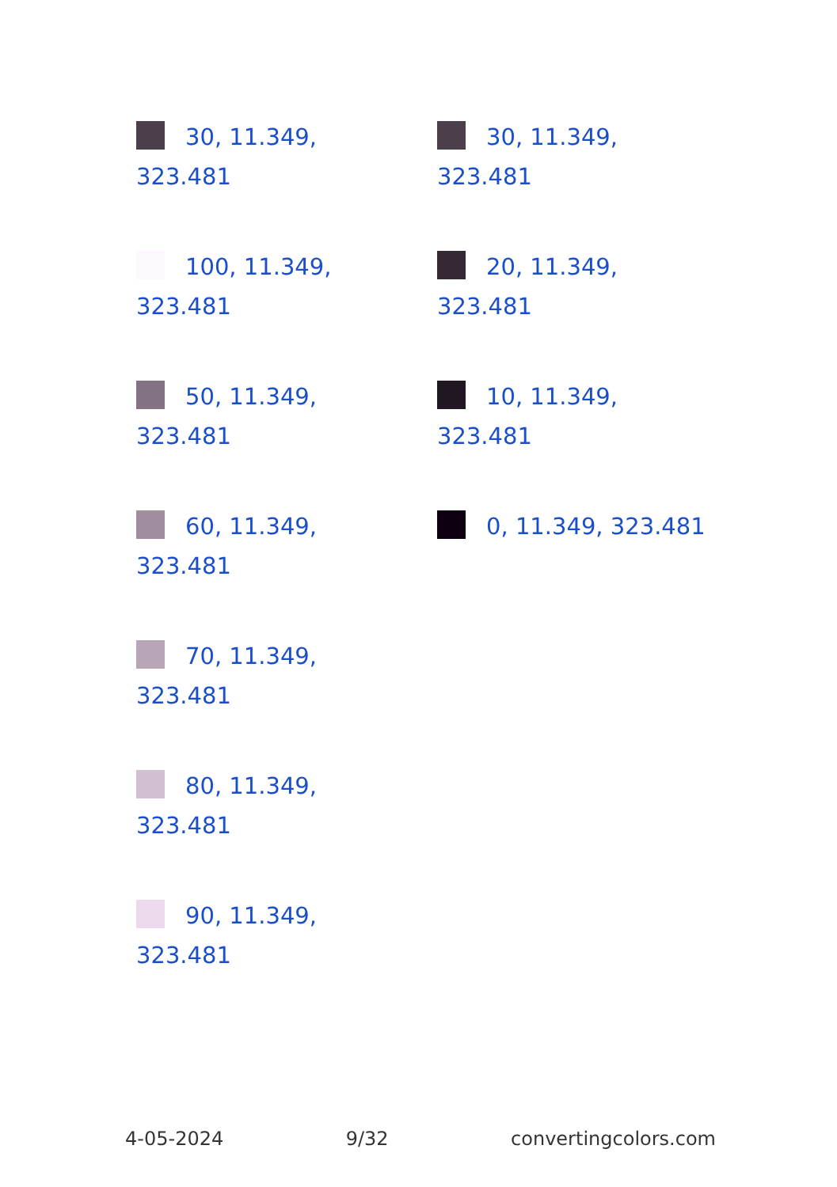30, 11.349,
323.481
100, 11.349,
323.481
50, 11.349,
323.481
60, 11.349,
323.481
70, 11.349,
323.481
80, 11.349,
323.481
90, 11.349,
323.481
30, 11.349,
323.481
20, 11.349,
323.481
10, 11.349,
323.481
0, 11.349, 323.481
4-05-2024 9/32 convertingcolors.com